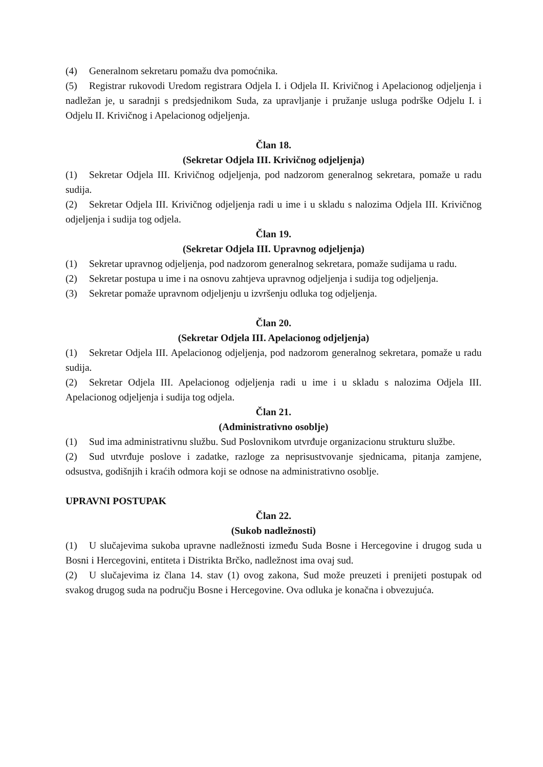(4) Generalnom sekretaru pomažu dva pomoćnika.
(5) Registrar rukovodi Uredom registrara Odjela I. i Odjela II. Krivičnog i Apelacionog odjeljenja i nadležan je, u saradnji s predsjednikom Suda, za upravljanje i pružanje usluga podrške Odjelu I. i Odjelu II. Krivičnog i Apelacionog odjeljenja.
Član 18.
(Sekretar Odjela III. Krivičnog odjeljenja)
(1) Sekretar Odjela III. Krivičnog odjeljenja, pod nadzorom generalnog sekretara, pomaže u radu sudija.
(2) Sekretar Odjela III. Krivičnog odjeljenja radi u ime i u skladu s nalozima Odjela III. Krivičnog odjeljenja i sudija tog odjela.
Član 19.
(Sekretar Odjela III. Upravnog odjeljenja)
(1) Sekretar upravnog odjeljenja, pod nadzorom generalnog sekretara, pomaže sudijama u radu.
(2) Sekretar postupa u ime i na osnovu zahtjeva upravnog odjeljenja i sudija tog odjeljenja.
(3) Sekretar pomaže upravnom odjeljenju u izvršenju odluka tog odjeljenja.
Član 20.
(Sekretar Odjela III. Apelacionog odjeljenja)
(1) Sekretar Odjela III. Apelacionog odjeljenja, pod nadzorom generalnog sekretara, pomaže u radu sudija.
(2) Sekretar Odjela III. Apelacionog odjeljenja radi u ime i u skladu s nalozima Odjela III. Apelacionog odjeljenja i sudija tog odjela.
Član 21.
(Administrativno osoblje)
(1) Sud ima administrativnu službu. Sud Poslovnikom utvrđuje organizacionu strukturu službe.
(2) Sud utvrđuje poslove i zadatke, razloge za neprisustvovanje sjednicama, pitanja zamjene, odsustva, godišnjih i kraćih odmora koji se odnose na administrativno osoblje.
UPRAVNI POSTUPAK
Član 22.
(Sukob nadležnosti)
(1) U slučajevima sukoba upravne nadležnosti između Suda Bosne i Hercegovine i drugog suda u Bosni i Hercegovini, entiteta i Distrikta Brčko, nadležnost ima ovaj sud.
(2) U slučajevima iz člana 14. stav (1) ovog zakona, Sud može preuzeti i prenijeti postupak od svakog drugog suda na području Bosne i Hercegovine. Ova odluka je konačna i obvezujuća.